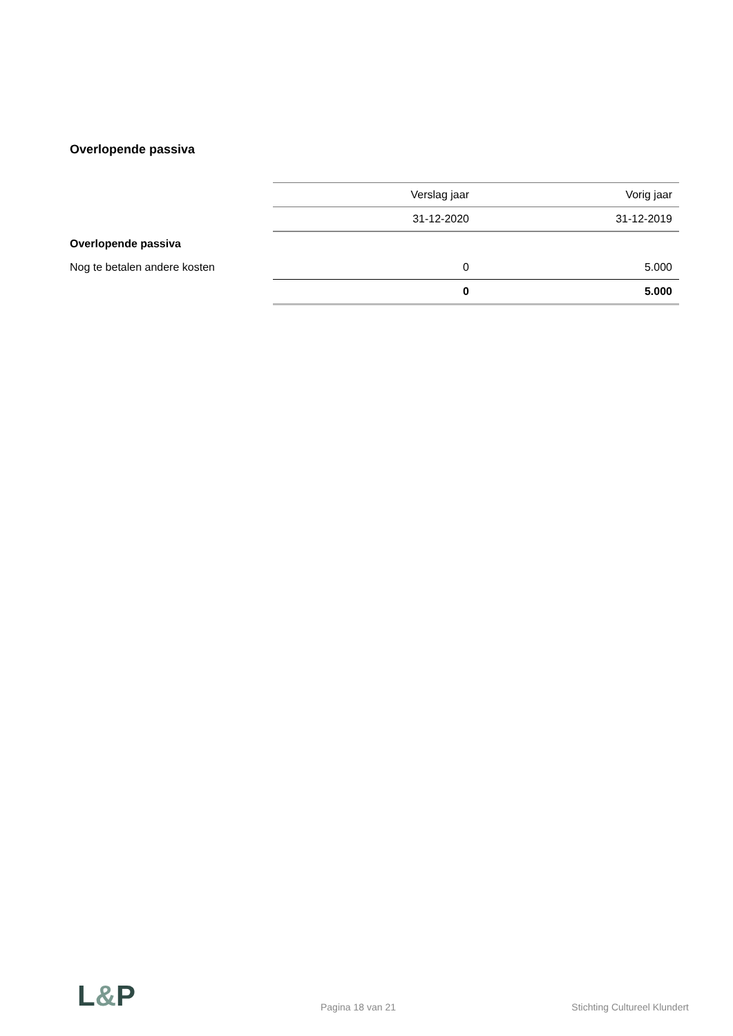Overlopende passiva
| | Verslag jaar | Vorig jaar |
| --- | --- | --- |
| | 31-12-2020 | 31-12-2019 |
| Overlopende passiva | | |
| Nog te betalen andere kosten | 0 | 5.000 |
| | 0 | 5.000 |
L&P
Pagina 18 van 21 Stichting Cultureel Klundert